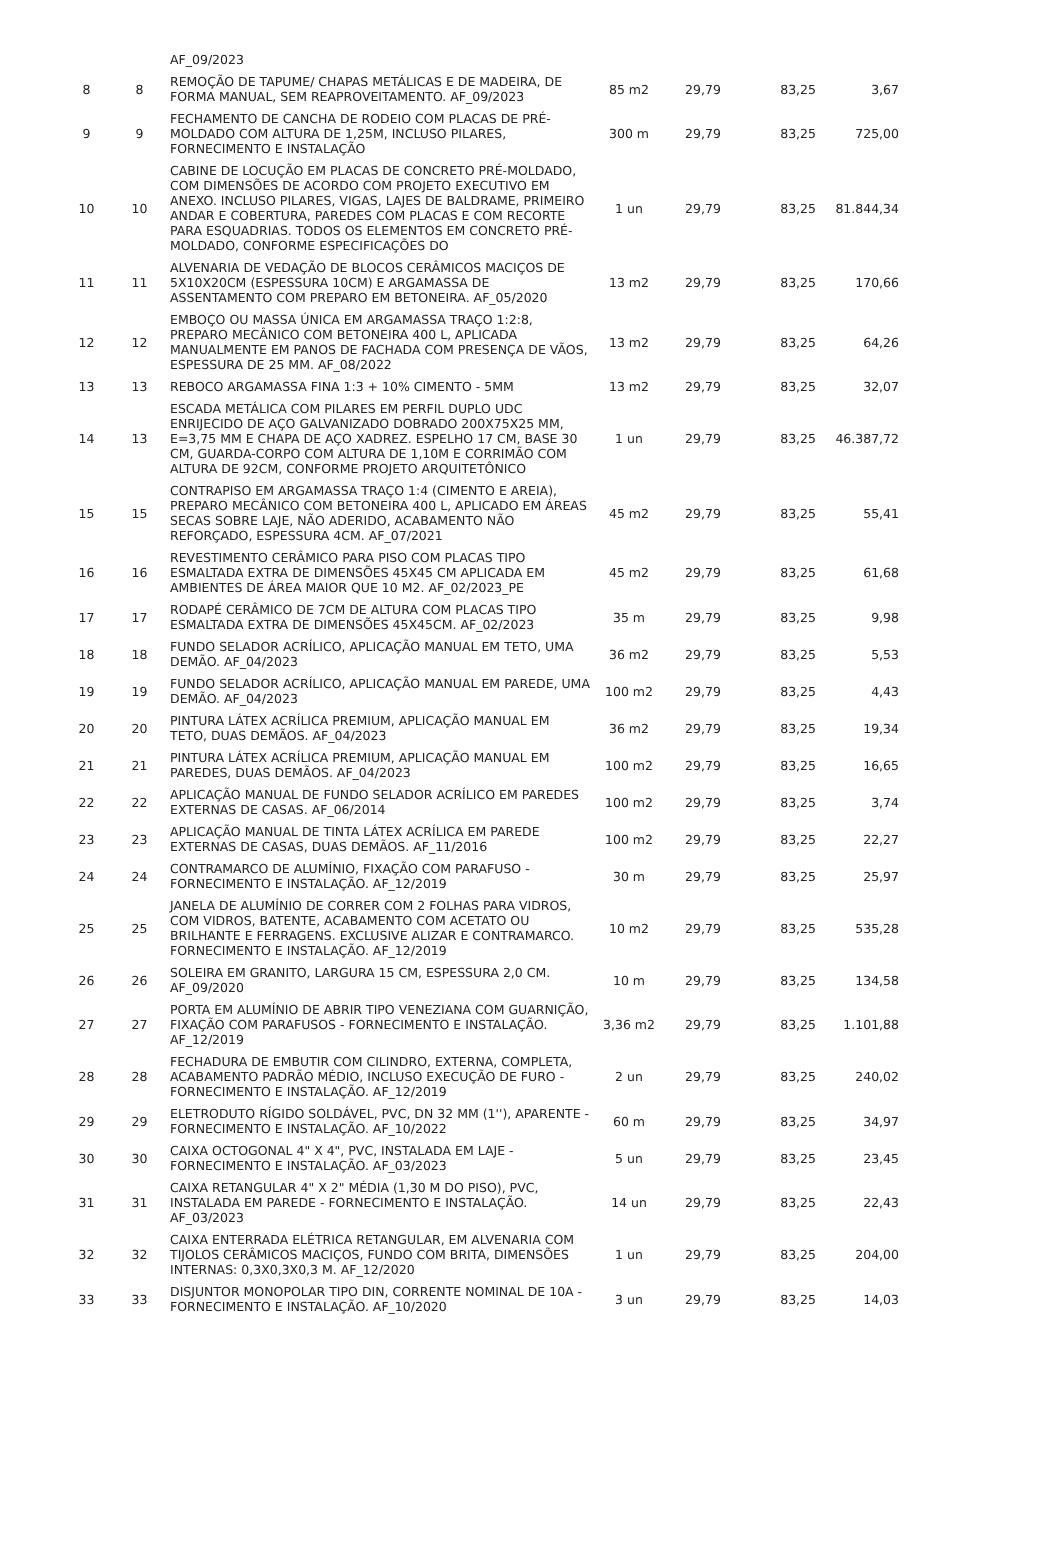| | | AF_09/2023 | | | | |
| 8 | 8 | REMOÇÃO DE TAPUME/ CHAPAS METÁLICAS E DE MADEIRA, DE FORMA MANUAL, SEM REAPROVEITAMENTO. AF_09/2023 | 85 m2 | 29,79 | 83,25 | 3,67 |
| 9 | 9 | FECHAMENTO DE CANCHA DE RODEIO COM PLACAS DE PRÉ-MOLDADO COM ALTURA DE 1,25M, INCLUSO PILARES, FORNECIMENTO E INSTALAÇÃO | 300 m | 29,79 | 83,25 | 725,00 |
| 10 | 10 | CABINE DE LOCUÇÃO EM PLACAS DE CONCRETO PRÉ-MOLDADO, COM DIMENSÕES DE ACORDO COM PROJETO EXECUTIVO EM ANEXO. INCLUSO PILARES, VIGAS, LAJES DE BALDRAME, PRIMEIRO ANDAR E COBERTURA, PAREDES COM PLACAS E COM RECORTE PARA ESQUADRIAS. TODOS OS ELEMENTOS EM CONCRETO PRÉ-MOLDADO, CONFORME ESPECIFICAÇÕES DO | 1 un | 29,79 | 83,25 | 81.844,34 |
| 11 | 11 | ALVENARIA DE VEDAÇÃO DE BLOCOS CERÂMICOS MACIÇOS DE 5X10X20CM (ESPESSURA 10CM) E ARGAMASSA DE ASSENTAMENTO COM PREPARO EM BETONEIRA. AF_05/2020 | 13 m2 | 29,79 | 83,25 | 170,66 |
| 12 | 12 | EMBOÇO OU MASSA ÚNICA EM ARGAMASSA TRAÇO 1:2:8, PREPARO MECÂNICO COM BETONEIRA 400 L, APLICADA MANUALMENTE EM PANOS DE FACHADA COM PRESENÇA DE VÃOS, ESPESSURA DE 25 MM. AF_08/2022 | 13 m2 | 29,79 | 83,25 | 64,26 |
| 13 | 13 | REBOCO ARGAMASSA FINA 1:3 + 10% CIMENTO - 5MM | 13 m2 | 29,79 | 83,25 | 32,07 |
| 14 | 13 | ESCADA METÁLICA COM PILARES EM PERFIL DUPLO UDC ENRIJECIDO DE AÇO GALVANIZADO DOBRADO 200X75X25 MM, E=3,75 MM E CHAPA DE AÇO XADREZ. ESPELHO 17 CM, BASE 30 CM, GUARDA-CORPO COM ALTURA DE 1,10M E CORRIMÃO COM ALTURA DE 92CM, CONFORME PROJETO ARQUITETÔNICO | 1 un | 29,79 | 83,25 | 46.387,72 |
| 15 | 15 | CONTRAPISO EM ARGAMASSA TRAÇO 1:4 (CIMENTO E AREIA), PREPARO MECÂNICO COM BETONEIRA 400 L, APLICADO EM ÁREAS SECAS SOBRE LAJE, NÃO ADERIDO, ACABAMENTO NÃO REFORÇADO, ESPESSURA 4CM. AF_07/2021 | 45 m2 | 29,79 | 83,25 | 55,41 |
| 16 | 16 | REVESTIMENTO CERÂMICO PARA PISO COM PLACAS TIPO ESMALTADA EXTRA DE DIMENSÕES 45X45 CM APLICADA EM AMBIENTES DE ÁREA MAIOR QUE 10 M2. AF_02/2023_PE | 45 m2 | 29,79 | 83,25 | 61,68 |
| 17 | 17 | RODAPÉ CERÂMICO DE 7CM DE ALTURA COM PLACAS TIPO ESMALTADA EXTRA DE DIMENSÕES 45X45CM. AF_02/2023 | 35 m | 29,79 | 83,25 | 9,98 |
| 18 | 18 | FUNDO SELADOR ACRÍLICO, APLICAÇÃO MANUAL EM TETO, UMA DEMÃO. AF_04/2023 | 36 m2 | 29,79 | 83,25 | 5,53 |
| 19 | 19 | FUNDO SELADOR ACRÍLICO, APLICAÇÃO MANUAL EM PAREDE, UMA DEMÃO. AF_04/2023 | 100 m2 | 29,79 | 83,25 | 4,43 |
| 20 | 20 | PINTURA LÁTEX ACRÍLICA PREMIUM, APLICAÇÃO MANUAL EM TETO, DUAS DEMÃOS. AF_04/2023 | 36 m2 | 29,79 | 83,25 | 19,34 |
| 21 | 21 | PINTURA LÁTEX ACRÍLICA PREMIUM, APLICAÇÃO MANUAL EM PAREDES, DUAS DEMÃOS. AF_04/2023 | 100 m2 | 29,79 | 83,25 | 16,65 |
| 22 | 22 | APLICAÇÃO MANUAL DE FUNDO SELADOR ACRÍLICO EM PAREDES EXTERNAS DE CASAS. AF_06/2014 | 100 m2 | 29,79 | 83,25 | 3,74 |
| 23 | 23 | APLICAÇÃO MANUAL DE TINTA LÁTEX ACRÍLICA EM PAREDE EXTERNAS DE CASAS, DUAS DEMÃOS. AF_11/2016 | 100 m2 | 29,79 | 83,25 | 22,27 |
| 24 | 24 | CONTRAMARCO DE ALUMÍNIO, FIXAÇÃO COM PARAFUSO - FORNECIMENTO E INSTALAÇÃO. AF_12/2019 | 30 m | 29,79 | 83,25 | 25,97 |
| 25 | 25 | JANELA DE ALUMÍNIO DE CORRER COM 2 FOLHAS PARA VIDROS, COM VIDROS, BATENTE, ACABAMENTO COM ACETATO OU BRILHANTE E FERRAGENS. EXCLUSIVE ALIZAR E CONTRAMARCO. FORNECIMENTO E INSTALAÇÃO. AF_12/2019 | 10 m2 | 29,79 | 83,25 | 535,28 |
| 26 | 26 | SOLEIRA EM GRANITO, LARGURA 15 CM, ESPESSURA 2,0 CM. AF_09/2020 | 10 m | 29,79 | 83,25 | 134,58 |
| 27 | 27 | PORTA EM ALUMÍNIO DE ABRIR TIPO VENEZIANA COM GUARNIÇÃO, FIXAÇÃO COM PARAFUSOS - FORNECIMENTO E INSTALAÇÃO. AF_12/2019 | 3,36 m2 | 29,79 | 83,25 | 1.101,88 |
| 28 | 28 | FECHADURA DE EMBUTIR COM CILINDRO, EXTERNA, COMPLETA, ACABAMENTO PADRÃO MÉDIO, INCLUSO EXECUÇÃO DE FURO - FORNECIMENTO E INSTALAÇÃO. AF_12/2019 | 2 un | 29,79 | 83,25 | 240,02 |
| 29 | 29 | ELETRODUTO RÍGIDO SOLDÁVEL, PVC, DN 32 MM (1''), APARENTE - FORNECIMENTO E INSTALAÇÃO. AF_10/2022 | 60 m | 29,79 | 83,25 | 34,97 |
| 30 | 30 | CAIXA OCTOGONAL 4" X 4", PVC, INSTALADA EM LAJE - FORNECIMENTO E INSTALAÇÃO. AF_03/2023 | 5 un | 29,79 | 83,25 | 23,45 |
| 31 | 31 | CAIXA RETANGULAR 4" X 2" MÉDIA (1,30 M DO PISO), PVC, INSTALADA EM PAREDE - FORNECIMENTO E INSTALAÇÃO. AF_03/2023 | 14 un | 29,79 | 83,25 | 22,43 |
| 32 | 32 | CAIXA ENTERRADA ELÉTRICA RETANGULAR, EM ALVENARIA COM TIJOLOS CERÂMICOS MACIÇOS, FUNDO COM BRITA, DIMENSÕES INTERNAS: 0,3X0,3X0,3 M. AF_12/2020 | 1 un | 29,79 | 83,25 | 204,00 |
| 33 | 33 | DISJUNTOR MONOPOLAR TIPO DIN, CORRENTE NOMINAL DE 10A - FORNECIMENTO E INSTALAÇÃO. AF_10/2020 | 3 un | 29,79 | 83,25 | 14,03 |